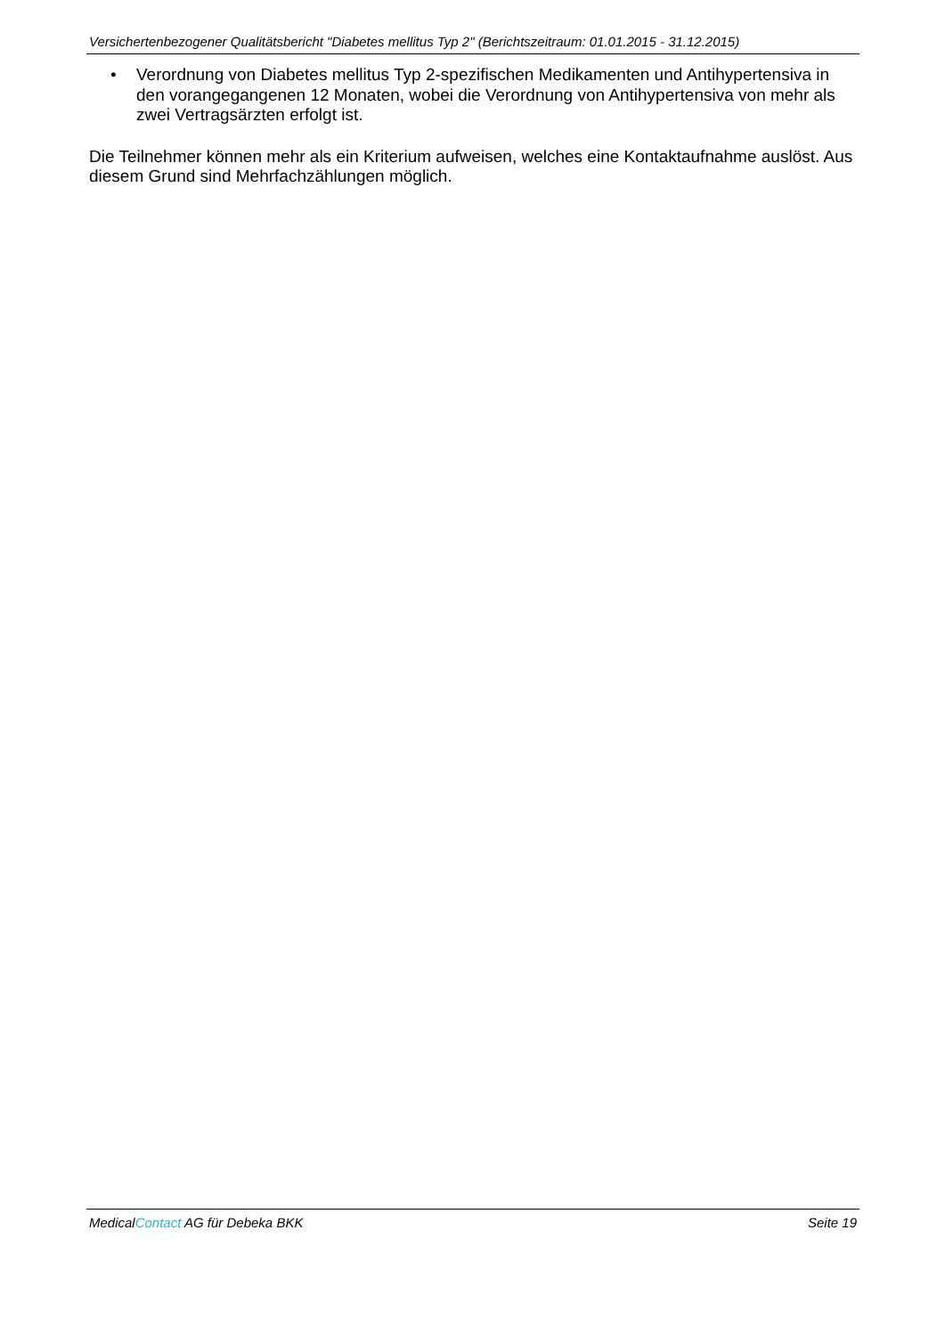Versichertenbezogener Qualitätsbericht "Diabetes mellitus Typ 2" (Berichtszeitraum: 01.01.2015 - 31.12.2015)
• Verordnung von Diabetes mellitus Typ 2-spezifischen Medikamenten und Antihypertensiva in den vorangegangenen 12 Monaten, wobei die Verordnung von Antihypertensiva von mehr als zwei Vertragsärzten erfolgt ist.
Die Teilnehmer können mehr als ein Kriterium aufweisen, welches eine Kontaktaufnahme auslöst. Aus diesem Grund sind Mehrfachzählungen möglich.
MedicalContact AG für Debeka BKK Seite 19